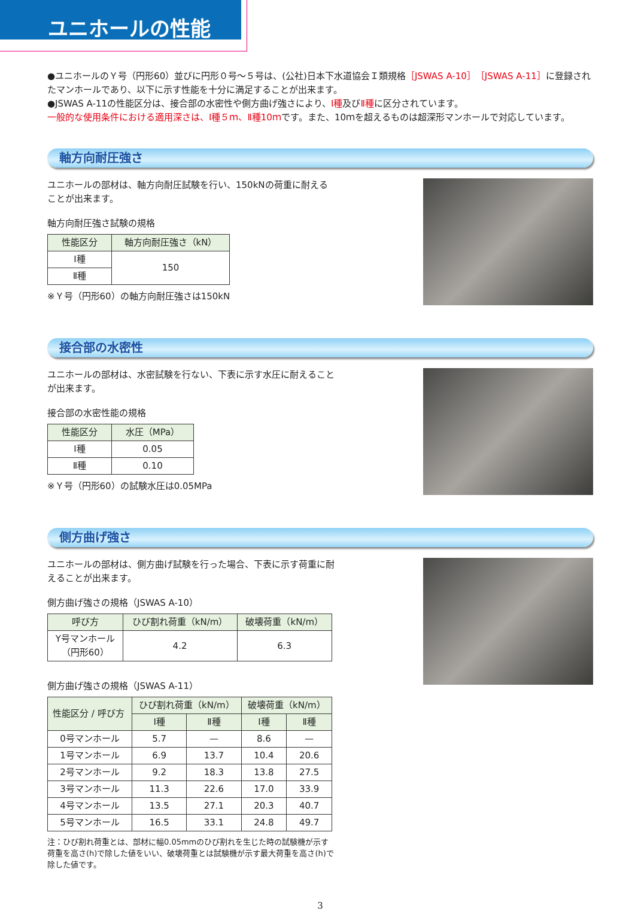ユニホールの性能
●ユニホールのＹ号（円形60）並びに円形０号～５号は、(公社)日本下水道協会Ｉ類規格［JSWAS A-10］［JSWAS A-11］に登録されたマンホールであり、以下に示す性能を十分に満足することが出来ます。
●JSWAS A-11の性能区分は、接合部の水密性や側方曲げ強さにより、Ⅰ種及びⅡ種に区分されています。
一般的な使用条件における適用深さは、Ⅰ種５ｍ、Ⅱ種10ｍです。また、10ｍを超えるものは超深形マンホールで対応しています。
軸方向耐圧強さ
ユニホールの部材は、軸方向耐圧試験を行い、150kNの荷重に耐えることが出来ます。
軸方向耐圧強さ試験の規格
| 性能区分 | 軸方向耐圧強さ（kN） |
| --- | --- |
| Ⅰ種 | 150 |
| Ⅱ種 | |
※Ｙ号（円形60）の軸方向耐圧強さは150kN
接合部の水密性
ユニホールの部材は、水密試験を行ない、下表に示す水圧に耐えることが出来ます。
接合部の水密性能の規格
| 性能区分 | 水圧（MPa） |
| --- | --- |
| Ⅰ種 | 0.05 |
| Ⅱ種 | 0.10 |
※Ｙ号（円形60）の試験水圧は0.05MPa
側方曲げ強さ
ユニホールの部材は、側方曲げ試験を行った場合、下表に示す荷重に耐えることが出来ます。
側方曲げ強さの規格（JSWAS A-10）
| 呼び方 | ひび割れ荷重（kN/m） | 破壊荷重（kN/m） |
| --- | --- | --- |
| Y号マンホール （円形60） | 4.2 | 6.3 |
側方曲げ強さの規格（JSWAS A-11）
| 性能区分 / 呼び方 | ひび割れ荷重（kN/m） | | 破壊荷重（kN/m） | |
| --- | --- | --- | --- | --- |
| | Ⅰ種 | Ⅱ種 | Ⅰ種 | Ⅱ種 |
| 0号マンホール | 5.7 | — | 8.6 | — |
| 1号マンホール | 6.9 | 13.7 | 10.4 | 20.6 |
| 2号マンホール | 9.2 | 18.3 | 13.8 | 27.5 |
| 3号マンホール | 11.3 | 22.6 | 17.0 | 33.9 |
| 4号マンホール | 13.5 | 27.1 | 20.3 | 40.7 |
| 5号マンホール | 16.5 | 33.1 | 24.8 | 49.7 |
注：ひび割れ荷重とは、部材に幅0.05mmのひび割れを生じた時の試験機が示す荷重を高さ(h)で除した値をいい、破壊荷重とは試験機が示す最大荷重を高さ(h)で除した値です。
3